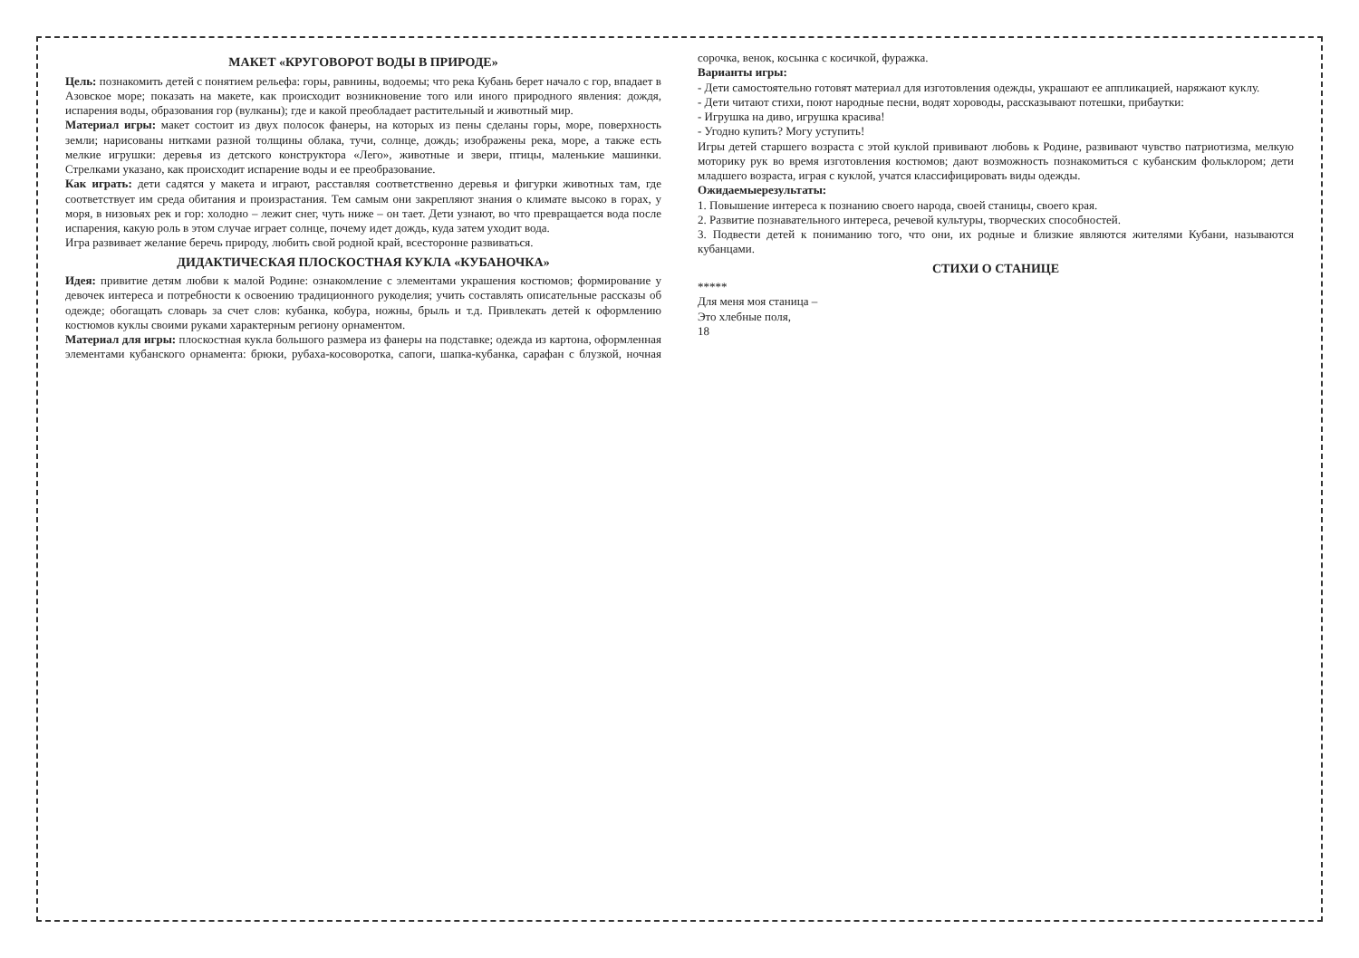МАКЕТ «КРУГОВОРОТ ВОДЫ В ПРИРОДЕ»
Цель: познакомить детей с понятием рельефа: горы, равнины, водоемы; что река Кубань берет начало с гор, впадает в Азовское море; показать на макете, как происходит возникновение того или иного природного явления: дождя, испарения воды, образования гор (вулканы); где и какой преобладает растительный и животный мир.
Материал игры: макет состоит из двух полосок фанеры, на которых из пены сделаны горы, море, поверхность земли; нарисованы нитками разной толщины облака, тучи, солнце, дождь; изображены река, море, а также есть мелкие игрушки: деревья из детского конструктора «Лего», животные и звери, птицы, маленькие машинки. Стрелками указано, как происходит испарение воды и ее преобразование.
Как играть: дети садятся у макета и играют, расставляя соответственно деревья и фигурки животных там, где соответствует им среда обитания и произрастания. Тем самым они закрепляют знания о климате высоко в горах, у моря, в низовьях рек и гор: холодно – лежит снег, чуть ниже – он тает. Дети узнают, во что превращается вода после испарения, какую роль в этом случае играет солнце, почему идет дождь, куда затем уходит вода.
Игра развивает желание беречь природу, любить свой родной край, всесторонне развиваться.
ДИДАКТИЧЕСКАЯ ПЛОСКОСТНАЯ КУКЛА «КУБАНОЧКА»
Идея: привитие детям любви к малой Родине: ознакомление с элементами украшения костюмов; формирование у девочек интереса и потребности к освоению традиционного рукоделия; учить составлять описательные рассказы об одежде; обогащать словарь за счет слов: кубанка, кобура, ножны, брыль и т.д. Привлекать детей к оформлению костюмов куклы своими руками характерным региону орнаментом.
Материал для игры: плоскостная кукла большого размера из фанеры на подставке; одежда из картона, оформленная элементами кубанского орнамента: брюки, рубаха-косоворотка, сапоги, шапка-кубанка, сарафан с блузкой, ночная сорочка, венок, косынка с косичкой, фуражка.
Варианты игры:
- Дети самостоятельно готовят материал для изготовления одежды, украшают ее аппликацией, наряжают куклу.
- Дети читают стихи, поют народные песни, водят хороводы, рассказывают потешки, прибаутки:
- Игрушка на диво, игрушка красива!
- Угодно купить? Могу уступить!
Игры детей старшего возраста с этой куклой прививают любовь к Родине, развивают чувство патриотизма, мелкую моторику рук во время изготовления костюмов; дают возможность познакомиться с кубанским фольклором; дети младшего возраста, играя с куклой, учатся классифицировать виды одежды.
Ожидаемыерезультаты:
1. Повышение интереса к познанию своего народа, своей станицы, своего края.
2. Развитие познавательного интереса, речевой культуры, творческих способностей.
3. Подвести детей к пониманию того, что они, их родные и близкие являются жителями Кубани, называются кубанцами.
СТИХИ О СТАНИЦЕ
*****
Для меня моя станица –
Это хлебные поля,
18